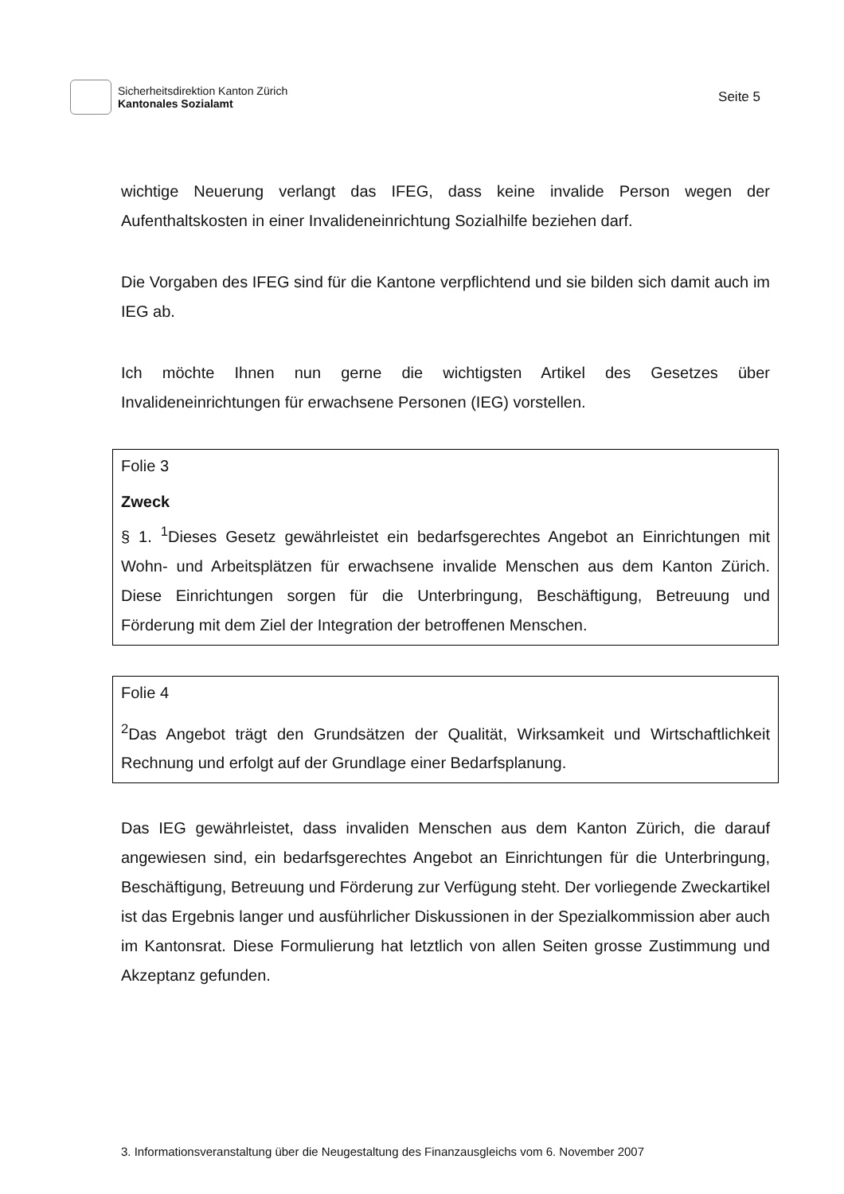Sicherheitsdirektion Kanton Zürich
Kantonales Sozialamt
Seite 5
wichtige Neuerung verlangt das IFEG, dass keine invalide Person wegen der Aufenthaltskosten in einer Invalideneinrichtung Sozialhilfe beziehen darf.
Die Vorgaben des IFEG sind für die Kantone verpflichtend und sie bilden sich damit auch im IEG ab.
Ich möchte Ihnen nun gerne die wichtigsten Artikel des Gesetzes über Invalideneinrichtungen für erwachsene Personen (IEG) vorstellen.
Folie 3
Zweck
§ 1. <sup>1</sup>Dieses Gesetz gewährleistet ein bedarfsgerechtes Angebot an Einrichtungen mit Wohn- und Arbeitsplätzen für erwachsene invalide Menschen aus dem Kanton Zürich. Diese Einrichtungen sorgen für die Unterbringung, Beschäftigung, Betreuung und Förderung mit dem Ziel der Integration der betroffenen Menschen.
Folie 4
<sup>2</sup> Das Angebot trägt den Grundsätzen der Qualität, Wirksamkeit und Wirtschaftlichkeit Rechnung und erfolgt auf der Grundlage einer Bedarfsplanung.
Das IEG gewährleistet, dass invaliden Menschen aus dem Kanton Zürich, die darauf angewiesen sind, ein bedarfsgerechtes Angebot an Einrichtungen für die Unterbringung, Beschäftigung, Betreuung und Förderung zur Verfügung steht. Der vorliegende Zweckartikel ist das Ergebnis langer und ausführlicher Diskussionen in der Spezialkommission aber auch im Kantonsrat. Diese Formulierung hat letztlich von allen Seiten grosse Zustimmung und Akzeptanz gefunden.
3. Informationsveranstaltung über die Neugestaltung des Finanzausgleichs vom 6. November 2007